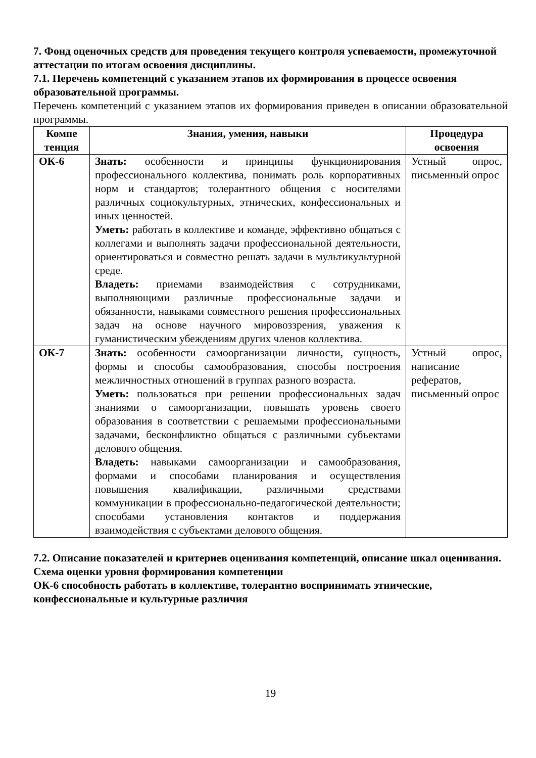7. Фонд оценочных средств для проведения текущего контроля успеваемости, промежуточной аттестации по итогам освоения дисциплины.
7.1. Перечень компетенций с указанием этапов их формирования в процессе освоения образовательной программы.
Перечень компетенций с указанием этапов их формирования приведен в описании образовательной программы.
| Компе тенция | Знания, умения, навыки | Процедура освоения |
| --- | --- | --- |
| ОК-6 | Знать: особенности и принципы функционирования профессионального коллектива, понимать роль корпоративных норм и стандартов; толерантного общения с носителями различных социокультурных, этнических, конфессиональных и иных ценностей. Уметь: работать в коллективе и команде, эффективно общаться с коллегами и выполнять задачи профессиональной деятельности, ориентироваться и совместно решать задачи в мультикультурной среде. Владеть: приемами взаимодействия с сотрудниками, выполняющими различные профессиональные задачи и обязанности, навыками совместного решения профессиональных задач на основе научного мировоззрения, уважения к гуманистическим убеждениям других членов коллектива. | Устный опрос, письменный опрос |
| ОК-7 | Знать: особенности самоорганизации личности, сущность, формы и способы самообразования, способы построения межличностных отношений в группах разного возраста. Уметь: пользоваться при решении профессиональных задач знаниями о самоорганизации, повышать уровень своего образования в соответствии с решаемыми профессиональными задачами, бесконфликтно общаться с различными субъектами делового общения. Владеть: навыками самоорганизации и самообразования, формами и способами планирования и осуществления повышения квалификации, различными средствами коммуникации в профессионально-педагогической деятельности; способами установления контактов и поддержания взаимодействия с субъектами делового общения. | Устный опрос, написание рефератов, письменный опрос |
7.2. Описание показателей и критериев оценивания компетенций, описание шкал оценивания.
Схема оценки уровня формирования компетенции
ОК-6 способность работать в коллективе, толерантно воспринимать этнические, конфессиональные и культурные различия
19